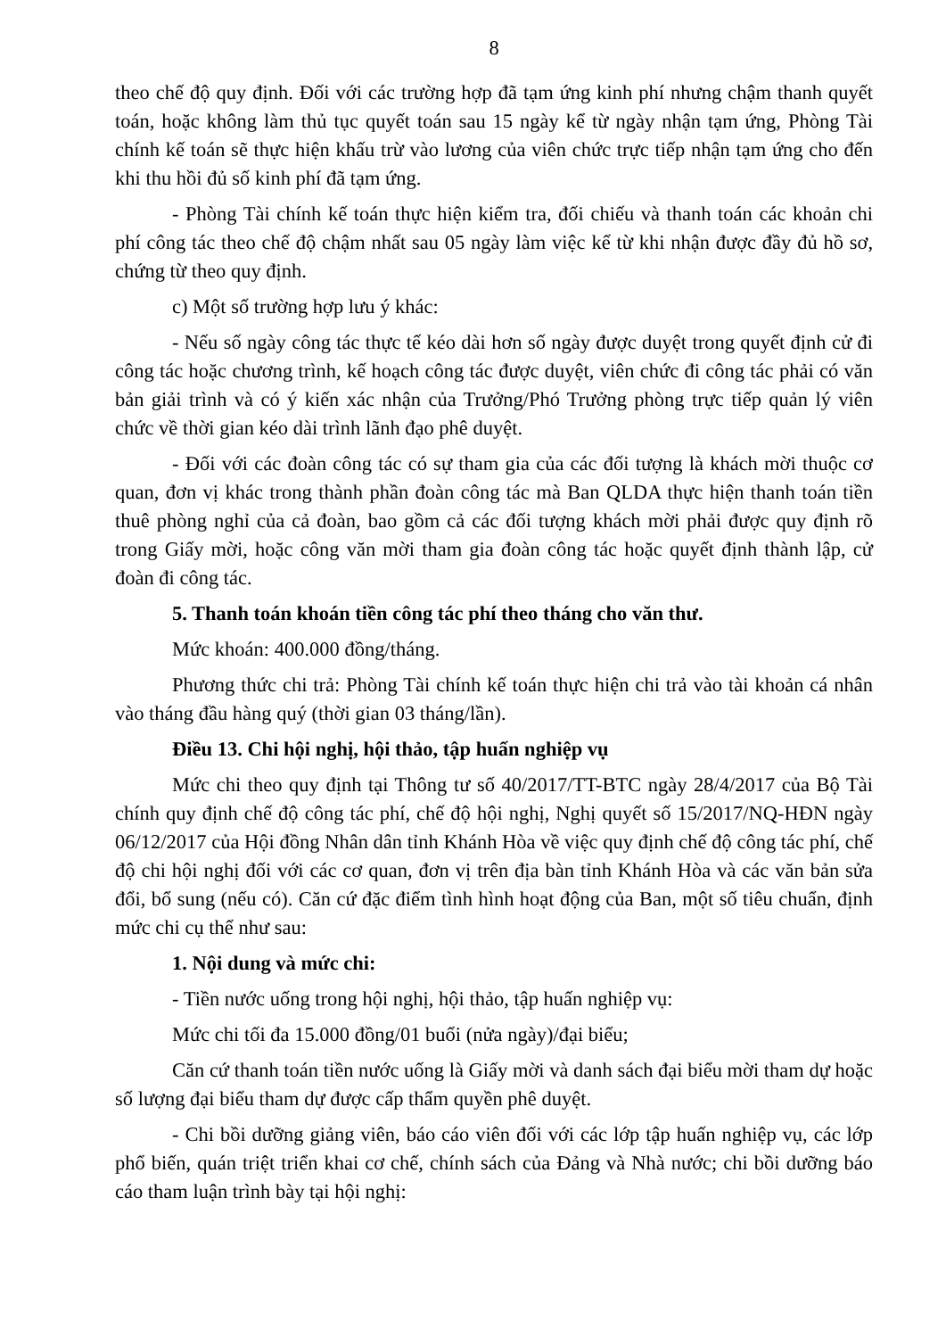8
theo chế độ quy định. Đối với các trường hợp đã tạm ứng kinh phí nhưng chậm thanh quyết toán, hoặc không làm thủ tục quyết toán sau 15 ngày kể từ ngày nhận tạm ứng, Phòng Tài chính kế toán sẽ thực hiện khấu trừ vào lương của viên chức trực tiếp nhận tạm ứng cho đến khi thu hồi đủ số kinh phí đã tạm ứng.
- Phòng Tài chính kế toán thực hiện kiểm tra, đối chiếu và thanh toán các khoản chi phí công tác theo chế độ chậm nhất sau 05 ngày làm việc kể từ khi nhận được đầy đủ hồ sơ, chứng từ theo quy định.
c) Một số trường hợp lưu ý khác:
- Nếu số ngày công tác thực tế kéo dài hơn số ngày được duyệt trong quyết định cử đi công tác hoặc chương trình, kế hoạch công tác được duyệt, viên chức đi công tác phải có văn bản giải trình và có ý kiến xác nhận của Trưởng/Phó Trưởng phòng trực tiếp quản lý viên chức về thời gian kéo dài trình lãnh đạo phê duyệt.
- Đối với các đoàn công tác có sự tham gia của các đối tượng là khách mời thuộc cơ quan, đơn vị khác trong thành phần đoàn công tác mà Ban QLDA thực hiện thanh toán tiền thuê phòng nghỉ của cả đoàn, bao gồm cả các đối tượng khách mời phải được quy định rõ trong Giấy mời, hoặc công văn mời tham gia đoàn công tác hoặc quyết định thành lập, cử đoàn đi công tác.
5. Thanh toán khoán tiền công tác phí theo tháng cho văn thư.
Mức khoán: 400.000 đồng/tháng.
Phương thức chi trả: Phòng Tài chính kế toán thực hiện chi trả vào tài khoản cá nhân vào tháng đầu hàng quý (thời gian 03 tháng/lần).
Điều 13. Chi hội nghị, hội thảo, tập huấn nghiệp vụ
Mức chi theo quy định tại Thông tư số 40/2017/TT-BTC ngày 28/4/2017 của Bộ Tài chính quy định chế độ công tác phí, chế độ hội nghị, Nghị quyết số 15/2017/NQ-HĐN ngày 06/12/2017 của Hội đồng Nhân dân tỉnh Khánh Hòa về việc quy định chế độ công tác phí, chế độ chi hội nghị đối với các cơ quan, đơn vị trên địa bàn tỉnh Khánh Hòa và các văn bản sửa đổi, bổ sung (nếu có). Căn cứ đặc điểm tình hình hoạt động của Ban, một số tiêu chuẩn, định mức chi cụ thể như sau:
1. Nội dung và mức chi:
- Tiền nước uống trong hội nghị, hội thảo, tập huấn nghiệp vụ:
Mức chi tối đa 15.000 đồng/01 buổi (nửa ngày)/đại biểu;
Căn cứ thanh toán tiền nước uống là Giấy mời và danh sách đại biểu mời tham dự hoặc số lượng đại biểu tham dự được cấp thẩm quyền phê duyệt.
- Chi bồi dưỡng giảng viên, báo cáo viên đối với các lớp tập huấn nghiệp vụ, các lớp phổ biến, quán triệt triển khai cơ chế, chính sách của Đảng và Nhà nước; chi bồi dưỡng báo cáo tham luận trình bày tại hội nghị: